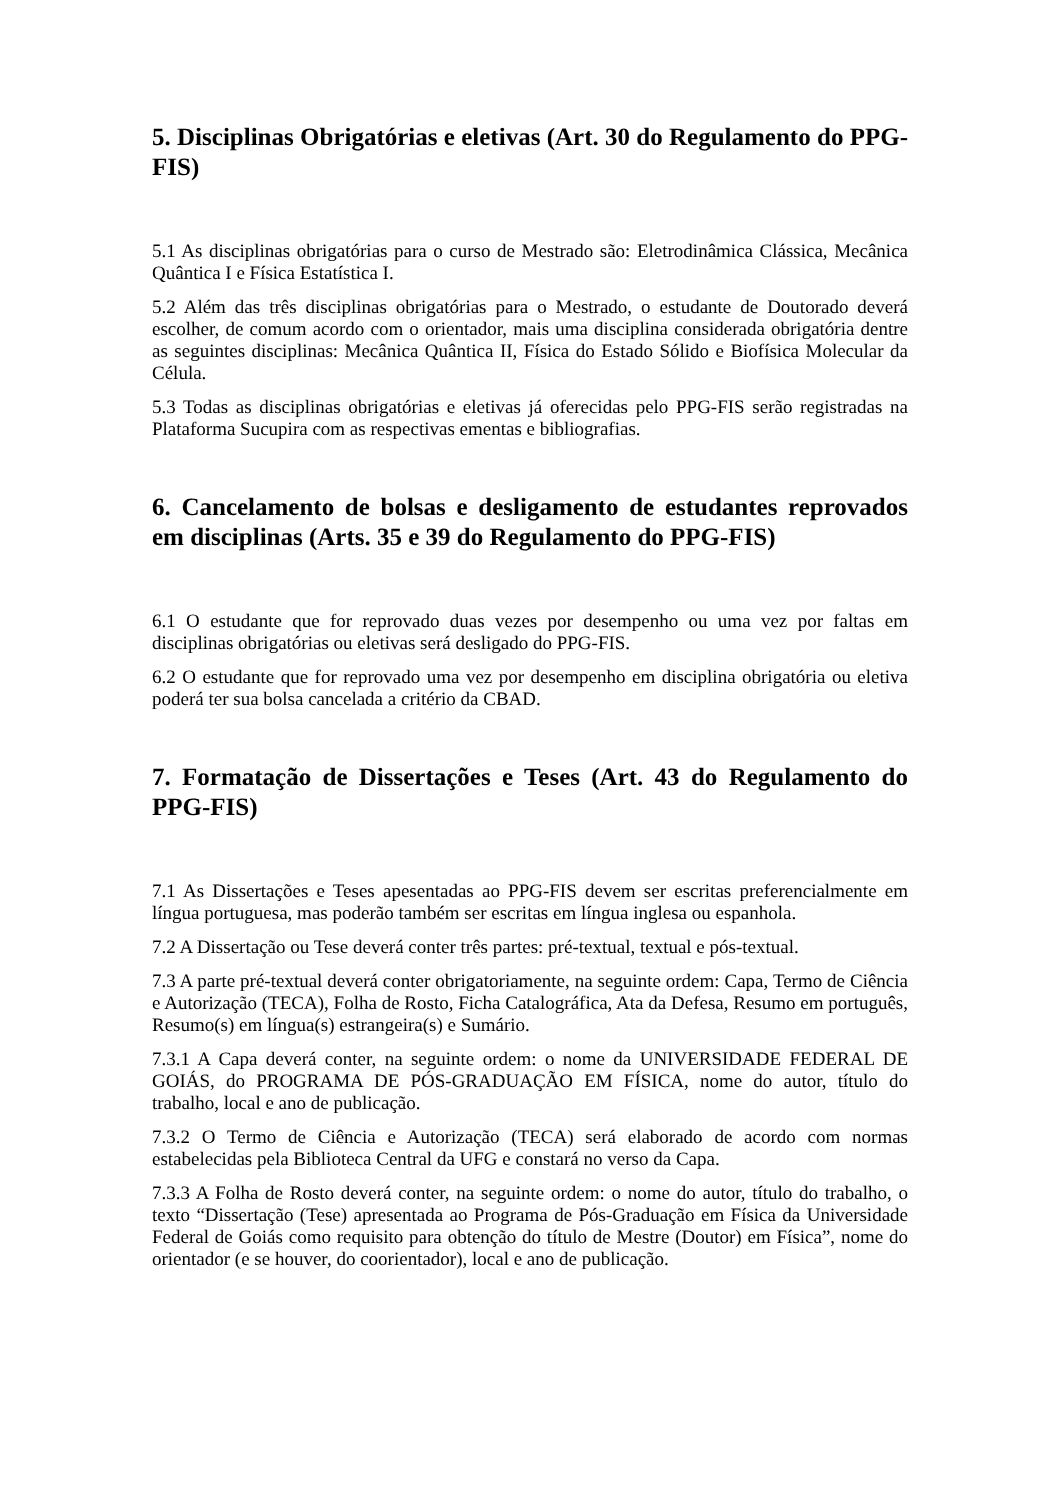5. Disciplinas Obrigatórias e eletivas (Art. 30 do Regulamento do PPG-FIS)
5.1 As disciplinas obrigatórias para o curso de Mestrado são: Eletrodinâmica Clássica, Mecânica Quântica I e Física Estatística I.
5.2 Além das três disciplinas obrigatórias para o Mestrado, o estudante de Doutorado deverá escolher, de comum acordo com o orientador, mais uma disciplina considerada obrigatória dentre as seguintes disciplinas: Mecânica Quântica II, Física do Estado Sólido e Biofísica Molecular da Célula.
5.3 Todas as disciplinas obrigatórias e eletivas já oferecidas pelo PPG-FIS serão registradas na Plataforma Sucupira com as respectivas ementas e bibliografias.
6. Cancelamento de bolsas e desligamento de estudantes reprovados em disciplinas (Arts. 35 e 39 do Regulamento do PPG-FIS)
6.1 O estudante que for reprovado duas vezes por desempenho ou uma vez por faltas em disciplinas obrigatórias ou eletivas será desligado do PPG-FIS.
6.2 O estudante que for reprovado uma vez por desempenho em disciplina obrigatória ou eletiva poderá ter sua bolsa cancelada a critério da CBAD.
7. Formatação de Dissertações e Teses (Art. 43 do Regulamento do PPG-FIS)
7.1 As Dissertações e Teses apesentadas ao PPG-FIS devem ser escritas preferencialmente em língua portuguesa, mas poderão também ser escritas em língua inglesa ou espanhola.
7.2 A Dissertação ou Tese deverá conter três partes: pré-textual, textual e pós-textual.
7.3 A parte pré-textual deverá conter obrigatoriamente, na seguinte ordem: Capa, Termo de Ciência e Autorização (TECA), Folha de Rosto, Ficha Catalográfica, Ata da Defesa, Resumo em português, Resumo(s) em língua(s) estrangeira(s) e Sumário.
7.3.1 A Capa deverá conter, na seguinte ordem: o nome da UNIVERSIDADE FEDERAL DE GOIÁS, do PROGRAMA DE PÓS-GRADUAÇÃO EM FÍSICA, nome do autor, título do trabalho, local e ano de publicação.
7.3.2 O Termo de Ciência e Autorização (TECA) será elaborado de acordo com normas estabelecidas pela Biblioteca Central da UFG e constará no verso da Capa.
7.3.3 A Folha de Rosto deverá conter, na seguinte ordem: o nome do autor, título do trabalho, o texto “Dissertação (Tese) apresentada ao Programa de Pós-Graduação em Física da Universidade Federal de Goiás como requisito para obtenção do título de Mestre (Doutor) em Física”, nome do orientador (e se houver, do coorientador), local e ano de publicação.